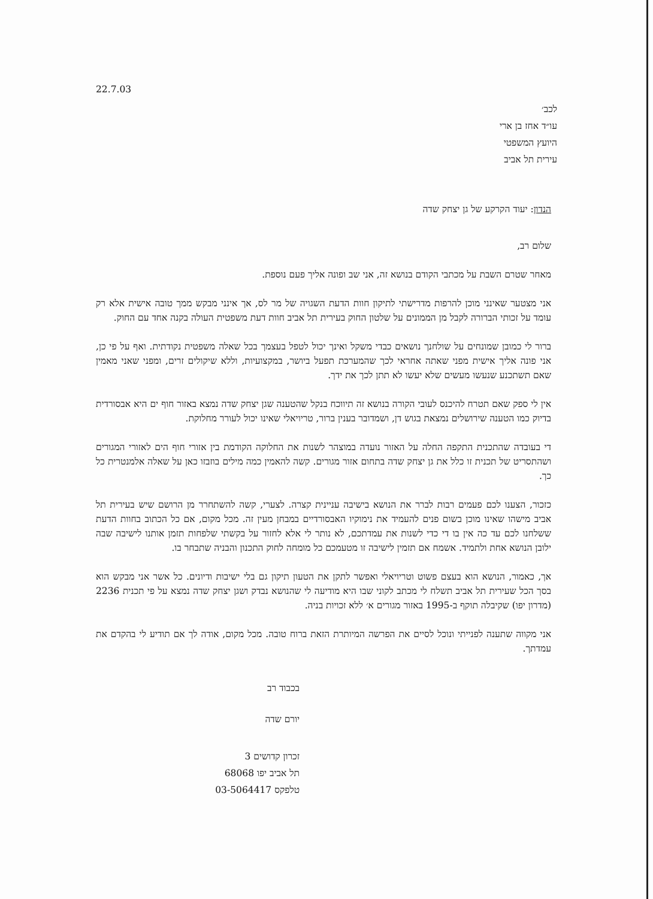22.7.03
לכב׳
עו״ד אחז בן ארי
היועץ המשפטי
עירית תל אביב
הנדון: יעוד הקרקע של גן יצחק שדה
שלום רב,
מאחר שטרם השבת על מכתבי הקודם בנושא זה, אני שב ופונה אליך פעם נוספת.
אני מצטער שאינני מוכן להרפות מדרישתי לתיקון חוות הדעת השגויה של מר לס, אך אינני מבקש ממך טובה אישית אלא רק עומד על זכותי הברורה לקבל מן הממונים על שלטון החוק בעירית תל אביב חוות דעת משפטית העולה בקנה אחד עם החוק.
ברור לי כמובן שמונחים על שולחנך נושאים כבדי משקל ואינך יכול לטפל בעצמך בכל שאלה משפטית נקודתית. ואף על פי כן, אני פונה אליך אישית מפני שאתה אחראי לכך שהמערכת תפעל ביושר, במקצועיות, וללא שיקולים זרים, ומפני שאני מאמין שאם תשתכנע שנעשו מעשים שלא יעשו לא תתן לכך את ידך.
אין לי ספק שאם תטרח להיכנס לעובי הקורה בנושא זה תיווכח בנקל שהטענה שגן יצחק שדה נמצא באזור חוף ים היא אבסורדית בדיוק כמו הטענה שירושלים נמצאת בגוש דן, ושמדובר בענין ברור, טריויאלי שאינו יכול לעורר מחלוקת.
די בעובדה שהתכנית התקפה החלה על האזור נועדה במוצהר לשנות את החלוקה הקודמת בין אזורי חוף הים לאזורי המגורים ושהתסריט של תכנית זו כלל את גן יצחק שדה בתחום אזור מגורים. קשה להאמין כמה מילים בוזבזו כאן על שאלה אלמנטרית כל כך.
כזכור, הצענו לכם פעמים רבות לברר את הנושא בישיבה עניינית קצרה. לצערי, קשה להשתחרר מן הרושם שיש בעירית תל אביב מישהו שאינו מוכן בשום פנים להעמיד את נימוקיו האבסורדיים במבחן מעין זה. מכל מקום, אם כל הכתוב בחוות הדעת ששלחנו לכם עד כה אין בו די כדי לשנות את עמדתכם, לא נותר לי אלא לחזור על בקשתי שלפחות תזמן אותנו לישיבה שבה ילובן הנושא אחת ולתמיד. אשמח אם תזמין לישיבה זו מטעמכם כל מומחה לחוק התכנון והבניה שתבחר בו.
אך, כאמור, הנושא הוא בעצם פשוט וטריויאלי ואפשר לתקן את הטעון תיקון גם בלי ישיבות ודיונים. כל אשר אני מבקש הוא בסך הכל שעירית תל אביב תשלח לי מכתב לקוני שבו היא מודיעה לי שהנושא נבדק ושגן יצחק שדה נמצא על פי תכנית 2236 (מדרון יפו) שקיבלה תוקף ב-1995 באזור מגורים א׳ ללא זכויות בניה.
אני מקווה שתענה לפנייתי ונוכל לסיים את הפרשה המיותרת הזאת ברוח טובה. מכל מקום, אודה לך אם תודיע לי בהקדם את עמדתך.
בכבוד רב
יורם שדה
זכרון קדושים 3
תל אביב יפו 68068
טלפקס 03-5064417